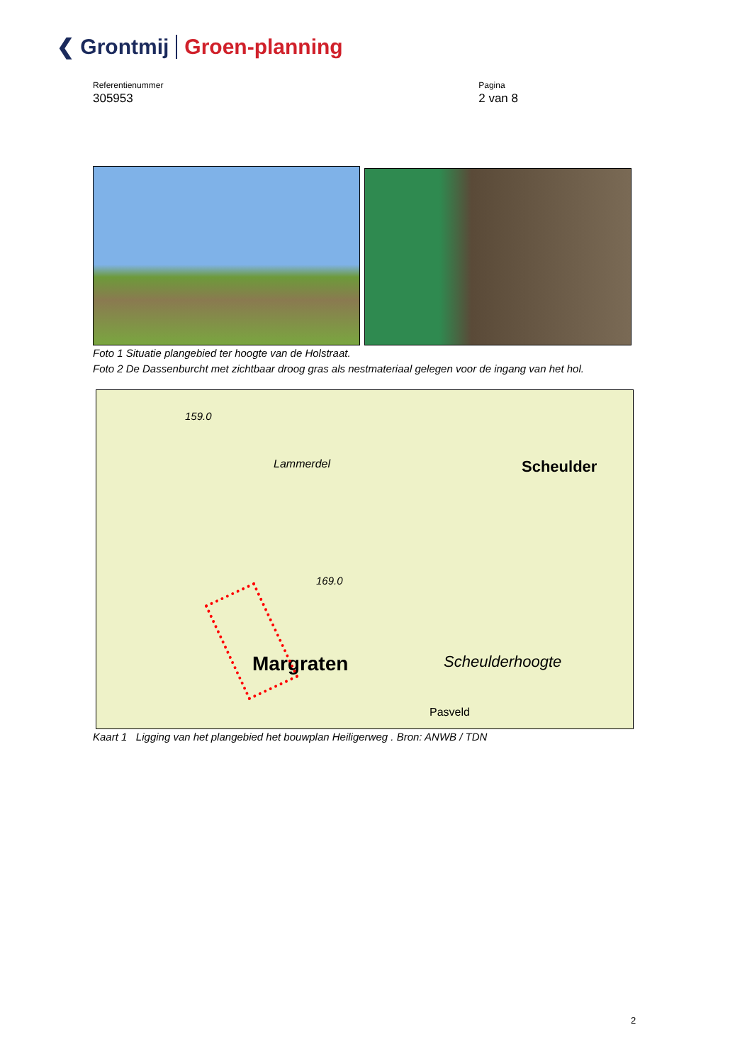❮ Grontmij Groen-planning
Referentienummer
305953
Pagina
2 van 8
Foto 1 Situatie plangebied ter hoogte van de Holstraat.
Foto 2 De Dassenburcht met zichtbaar droog gras als nestmateriaal gelegen voor de ingang van het hol.
Scheulder
Margraten Scheulderhoogte
Lammerdel
Pasveld
159.0
169.0
Kaart 1 Ligging van het plangebied het bouwplan Heiligerweg . Bron: ANWB / TDN
2